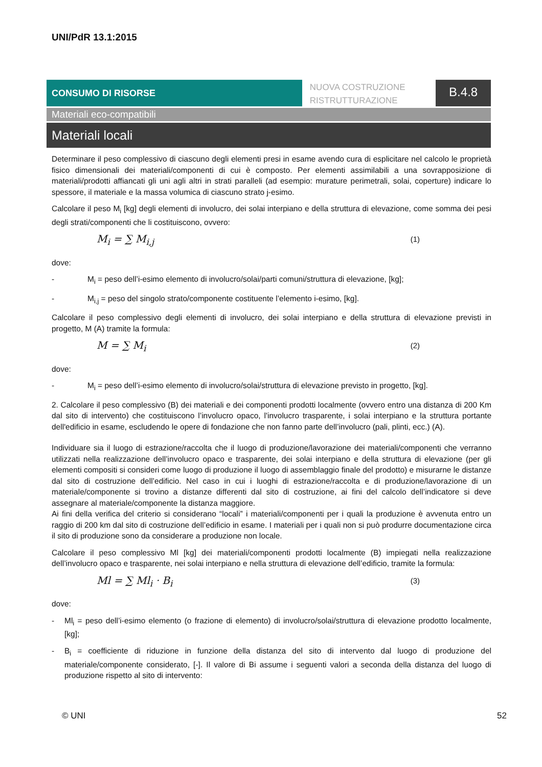UNI/PdR 13.1:2015
CONSUMO DI RISORSE
NUOVA COSTRUZIONE
RISTRUTTURAZIONE
B.4.8
Materiali eco-compatibili
Materiali locali
Determinare il peso complessivo di ciascuno degli elementi presi in esame avendo cura di esplicitare nel calcolo le proprietà fisico dimensionali dei materiali/componenti di cui è composto. Per elementi assimilabili a una sovrapposizione di materiali/prodotti affiancati gli uni agli altri in strati paralleli (ad esempio: murature perimetrali, solai, coperture) indicare lo spessore, il materiale e la massa volumica di ciascuno strato j-esimo.
Calcolare il peso M<sub>i</sub> [kg] degli elementi di involucro, dei solai interpiano e della struttura di elevazione, come somma dei pesi degli strati/componenti che li costituiscono, ovvero:
M<sub>i</sub> = ∑ M<sub>i,j</sub> (1)
dove:
- M<sub>i</sub> = peso dell’i-esimo elemento di involucro/solai/parti comuni/struttura di elevazione, [kg];
- M<sub>i,j</sub> = peso del singolo strato/componente costituente l’elemento i-esimo, [kg].
Calcolare il peso complessivo degli elementi di involucro, dei solai interpiano e della struttura di elevazione previsti in progetto, M (A) tramite la formula:
M = ∑ M<sub>i</sub> (2)
dove:
- M<sub>i</sub> = peso dell’i-esimo elemento di involucro/solai/struttura di elevazione previsto in progetto, [kg].
2. Calcolare il peso complessivo (B) dei materiali e dei componenti prodotti localmente (ovvero entro una distanza di 200 Km dal sito di intervento) che costituiscono l’involucro opaco, l'involucro trasparente, i solai interpiano e la struttura portante dell'edificio in esame, escludendo le opere di fondazione che non fanno parte dell’involucro (pali, plinti, ecc.) (A).
Individuare sia il luogo di estrazione/raccolta che il luogo di produzione/lavorazione dei materiali/componenti che verranno utilizzati nella realizzazione dell’involucro opaco e trasparente, dei solai interpiano e della struttura di elevazione (per gli elementi compositi si consideri come luogo di produzione il luogo di assemblaggio finale del prodotto) e misurarne le distanze dal sito di costruzione dell’edificio. Nel caso in cui i luoghi di estrazione/raccolta e di produzione/lavorazione di un materiale/componente si trovino a distanze differenti dal sito di costruzione, ai fini del calcolo dell’indicatore si deve assegnare al materiale/componente la distanza maggiore.
Ai fini della verifica del criterio si considerano “locali” i materiali/componenti per i quali la produzione è avvenuta entro un raggio di 200 km dal sito di costruzione dell’edificio in esame. I materiali per i quali non si può produrre documentazione circa il sito di produzione sono da considerare a produzione non locale.
Calcolare il peso complessivo Ml [kg] dei materiali/componenti prodotti localmente (B) impiegati nella realizzazione dell’involucro opaco e trasparente, nei solai interpiano e nella struttura di elevazione dell’edificio, tramite la formula:
Ml = ∑ Ml<sub>i</sub> · B<sub>i</sub> (3)
dove:
- Ml<sub>i</sub> = peso dell’i-esimo elemento (o frazione di elemento) di involucro/solai/struttura di elevazione prodotto localmente, [kg];
- B<sub>i</sub> = coefficiente di riduzione in funzione della distanza del sito di intervento dal luogo di produzione del materiale/componente considerato, [-]. Il valore di Bi assume i seguenti valori a seconda della distanza del luogo di produzione rispetto al sito di intervento:
© UNI 52